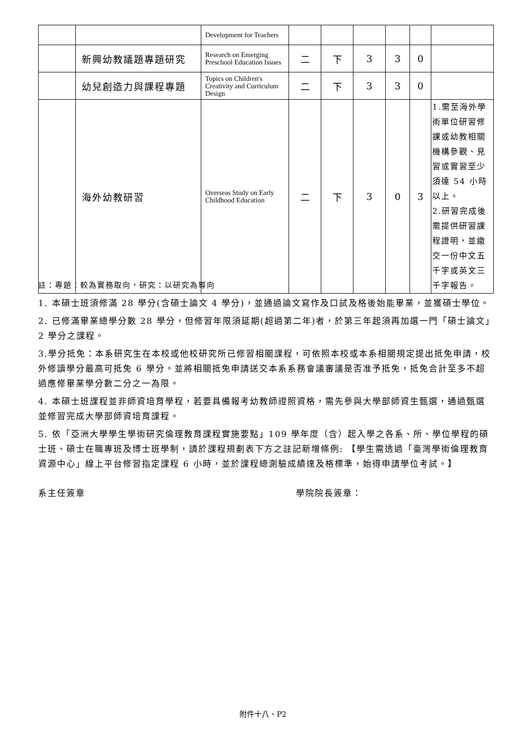| | | Development for Teachers | | | | | | |
| | 新興幼教議題專題研究 | Research on Emerging Preschool Education Issues | 二 | 下 | 3 | 3 | 0 | |
| | 幼兒創造力與課程專題 | Topics on Children's Creativity and Curriculum Design | 二 | 下 | 3 | 3 | 0 | |
| | 海外幼教研習 | Overseas Study on Early Childhood Education | 二 | 下 | 3 | 0 | 3 | 1.需至海外學術單位研習修課或幼教相關機構參觀、見習或實習至少須達 54 小時以上。 2.研習完成後需提供研習課程證明，並繳交一份中文五千字或英文三千字報告。 |
註：專題：較為實務取向，研究：以研究為導向
1. 本碩士班須修滿 28 學分(含碩士論文 4 學分)，並通過論文寫作及口試及格後始能畢業，並獲碩士學位。
2. 已修滿畢業總學分數 28 學分，但修習年限須延期(超過第二年)者，於第三年起須再加選一門「碩士論文」2 學分之課程。
3.學分抵免：本系研究生在本校或他校研究所已修習相關課程，可依照本校或本系相關規定提出抵免申請，校外修讀學分最高可抵免 6 學分。並將相關抵免申請送交本系系務會議審議是否准予抵免，抵免合計至多不超過應修畢業學分數二分之一為限。
4. 本碩士班課程並非師資培育學程，若要具備報考幼教師證照資格，需先參與大學部師資生甄選，通過甄選並修習完成大學部師資培育課程。
5. 依「亞洲大學學生學術研究倫理教育課程實施要點」109 學年度（含）起入學之各系、所、學位學程的碩士班、碩士在職專班及博士班學制，請於課程規劃表下方之註記新增條例: 【學生需透過「臺灣學術倫理教育資源中心」線上平台修習指定課程 6 小時，並於課程總測驗成績達及格標準，始得申請學位考試。】
系主任簽章 學院院長簽章：
附件十八、P2